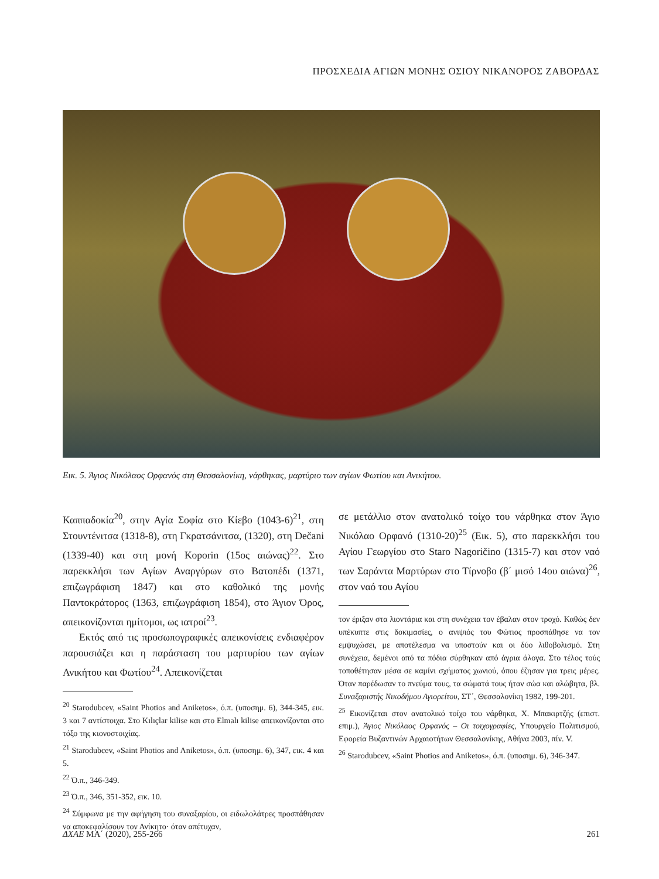ΠΡΟΣΧΕΔΙΑ ΑΓΙΩΝ ΜΟΝΗΣ ΟΣΙΟΥ ΝΙΚΑΝΟΡΟΣ ΖΑΒΟΡΔΑΣ
Εικ. 5. Άγιος Νικόλαος Ορφανός στη Θεσσαλονίκη, νάρθηκας, μαρτύριο των αγίων Φωτίου και Ανικήτου.
Καππαδοκία<sup>20</sup>, στην Αγία Σοφία στο Κίεβο (1043-6)<sup>21</sup>, στη Στουντένιτσα (1318-8), στη Γκρατσάνιτσα, (1320), στη Dečani (1339-40) και στη μονή Koporin (15ος αιώνας)<sup>22</sup>. Στο παρεκκλήσι των Αγίων Αναργύρων στο Βατοπέδι (1371, επιζωγράφιση 1847) και στο καθολικό της μονής Παντοκράτορος (1363, επιζωγράφιση 1854), στο Άγιον Όρος, απεικονίζονται ημίτομοι, ως ιατροί<sup>23</sup>.
Εκτός από τις προσωπογραφικές απεικονίσεις ενδιαφέρον παρουσιάζει και η παράσταση του μαρτυρίου των αγίων Ανικήτου και Φωτίου<sup>24</sup>. Απεικονίζεται
<sup>20</sup> Starodubcev, «Saint Photios and Aniketos», ό.π. (υποσημ. 6), 344-345, εικ. 3 και 7 αντίστοιχα. Στο Kılıçlar kilise και στο Elmalı kilise απεικονίζονται στο τόξο της κιονοστοιχίας.
<sup>21</sup> Starodubcev, «Saint Photios and Aniketos», ό.π. (υποσημ. 6), 347, εικ. 4 και 5.
<sup>22</sup> Ό.π., 346-349.
<sup>23</sup> Ό.π., 346, 351-352, εικ. 10.
<sup>24</sup> Σύμφωνα με την αφήγηση του συναξαρίου, οι ειδωλολάτρες προσπάθησαν να αποκεφαλίσουν τον Ανίκητο· όταν απέτυχαν,
σε μετάλλιο στον ανατολικό τοίχο του νάρθηκα στον Άγιο Νικόλαο Ορφανό (1310-20)<sup>25</sup> (Εικ. 5), στο παρεκκλήσι του Αγίου Γεωργίου στο Staro Nagoričino (1315-7) και στον ναό των Σαράντα Μαρτύρων στο Τίρνοβο (β΄ μισό 14ου αιώνα)<sup>26</sup>, στον ναό του Αγίου
τον έριξαν στα λιοντάρια και στη συνέχεια τον έβαλαν στον τροχό. Καθώς δεν υπέκυπτε στις δοκιμασίες, ο ανιψιός του Φώτιος προσπάθησε να τον εμψυχώσει, με αποτέλεσμα να υποστούν και οι δύο λιθοβολισμό. Στη συνέχεια, δεμένοι από τα πόδια σύρθηκαν από άγρια άλογα. Στο τέλος τούς τοποθέτησαν μέσα σε καμίνι σχήματος χωνιού, όπου έζησαν για τρεις μέρες. Όταν παρέδωσαν το πνεύμα τους, τα σώματά τους ήταν σώα και αλώβητα, βλ. Συναξαριστής Νικοδήμου Αγιορείτου, ΣΤ΄, Θεσσαλονίκη 1982, 199-201.
<sup>25</sup> Εικονίζεται στον ανατολικό τοίχο του νάρθηκα, Χ. Μπακιρτζής (επιστ. επιμ.), Άγιος Νικόλαος Ορφανός – Οι τοιχογραφίες, Υπουργείο Πολιτισμού, Εφορεία Βυζαντινών Αρχαιοτήτων Θεσσαλονίκης, Αθήνα 2003, πίν. V.
<sup>26</sup> Starodubcev, «Saint Photios and Aniketos», ό.π. (υποσημ. 6), 346-347.
ΔΧΑΕ ΜΑ΄ (2020), 255-266 261